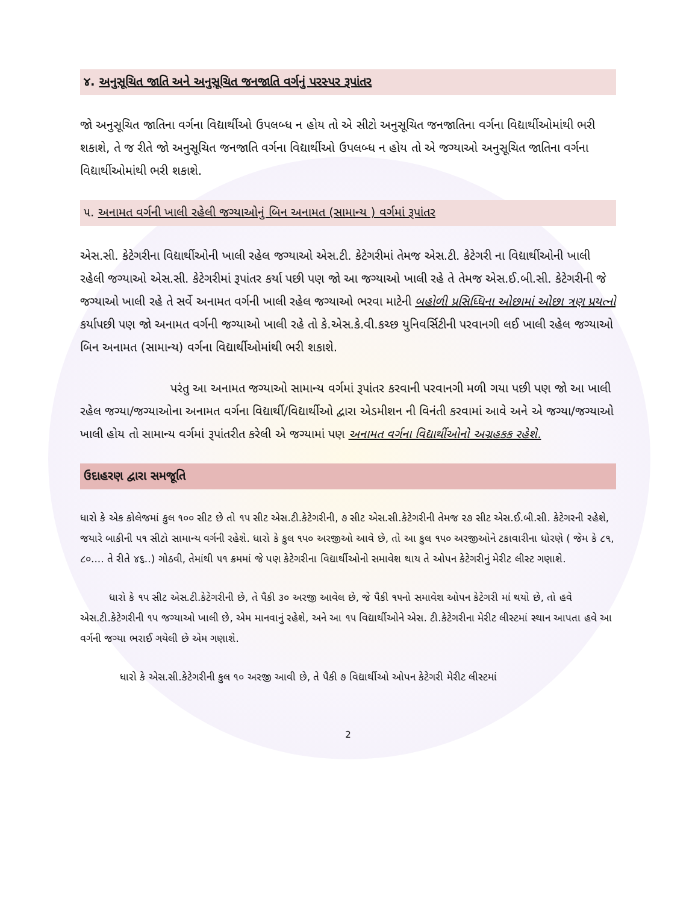૪. અનુસૂચિત જાતિ અને અનુસૂચિત જનજાતિ વર્ગનું પરસ્પર રૂપાંતર
જો અનુસૂચિત જાતિના વર્ગના વિદ્યાર્થીઓ ઉપલબ્ધ ન હોય તો એ સીટો અનુસૂચિત જનજાતિના વર્ગના વિદ્યાર્થીઓમાંથી ભરી શકાશે, તે જ રીતે જો અનુસૂચિત જનજાતિ વર્ગના વિદ્યાર્થીઓ ઉપલબ્ધ ન હોય તો એ જગ્યાઓ અનુસૂચિત જાતિના વર્ગના વિદ્યાર્થીઓમાંથી ભરી શકાશે.
૫. અનામત વર્ગની ખાલી રહેલી જગ્યાઓનું બિન અનામત (સામાન્ય ) વર્ગમાં રૂપાંતર
એસ.સી. કેટેગરીના વિદ્યાર્થીઓની ખાલી રહેલ જગ્યાઓ એસ.ટી. કેટેગરીમાં તેમજ એસ.ટી. કેટેગરી ના વિદ્યાર્થીઓની ખાલી રહેલી જગ્યાઓ એસ.સી. કેટેગરીમાં રૂપાંતર કર્યા પછી પણ જો આ જગ્યાઓ ખાલી રહે તે તેમજ એસ.ઈ.બી.સી. કેટેગરીની જે જગ્યાઓ ખાલી રહે તે સર્વે અનામત વર્ગની ખાલી રહેલ જગ્યાઓ ભરવા માટેની બહોળી પ્રસિધ્ધિના ઓછામાં ઓછા ત્રણ પ્રયત્નો કર્યાપછી પણ જો અનામત વર્ગની જગ્યાઓ ખાલી રહે તો કે.એસ.કે.વી.કચ્છ યુનિવર્સિટીની પરવાનગી લઈ ખાલી રહેલ જગ્યાઓ બિન અનામત (સામાન્ય) વર્ગના વિદ્યાર્થીઓમાંથી ભરી શકાશે.
પરંતુ આ અનામત જગ્યાઓ સામાન્ય વર્ગમાં રૂપાંતર કરવાની પરવાનગી મળી ગયા પછી પણ જો આ ખાલી રહેલ જગ્યા/જગ્યાઓના અનામત વર્ગના વિદ્યાર્થી/વિદ્યાર્થીઓ દ્વારા એડમીશન ની વિનંતી કરવામાં આવે અને એ જગ્યા/જગ્યાઓ ખાલી હોય તો સામાન્ય વર્ગમાં રૂપાંતરીત કરેલી એ જગ્યામાં પણ અનામત વર્ગના વિદ્યાર્થીઓનો અગ્રહકક રહેશે.
ઉદાહરણ દ્વારા સમજૂતિ
ધારો કે એક કોલેજમાં કુલ ૧૦૦ સીટ છે તો ૧૫ સીટ એસ.ટી.કેટેગરીની, ૭ સીટ એસ.સી.કેટેગરીની તેમજ ૨૭ સીટ એસ.ઈ.બી.સી. કેટેગરની રહેશે, જયારે બાકીની ૫૧ સીટો સામાન્ય વર્ગની રહેશે. ધારો કે કુલ ૧૫૦ અરજીઓ આવે છે, તો આ કુલ ૧૫૦ અરજીઓને ટકાવારીના ધોરણે ( જેમ કે ૮૧, ૮૦.... તે રીતે ૪૬..) ગોઠવી, તેમાંથી ૫૧ ક્રમમાં જે પણ કેટેગરીના વિદ્યાર્થીઓનો સમાવેશ થાય તે ઓપન કેટેગરીનું મેરીટ લીસ્ટ ગણાશે.
ધારો કે ૧૫ સીટ એસ.ટી.કેટેગરીની છે, તે પૈકી ૩૦ અરજી આવેલ છે, જે પૈકી ૧૫નો સમાવેશ ઓપન કેટેગરી માં થયો છે, તો હવે એસ.ટી.કેટેગરીની ૧૫ જગ્યાઓ ખાલી છે, એમ માનવાનું રહેશે, અને આ ૧૫ વિદ્યાર્થીઓને એસ. ટી.કેટેગરીના મેરીટ લીસ્ટમાં સ્થાન આપતા હવે આ વર્ગની જગ્યા ભરાઈ ગયેલી છે એમ ગણાશે.
ધારો કે એસ.સી.કેટેગરીની કુલ ૧૦ અરજી આવી છે, તે પૈકી ૭ વિદ્યાર્થીઓ ઓપન કેટેગરી મેરીટ લીસ્ટમાં
2